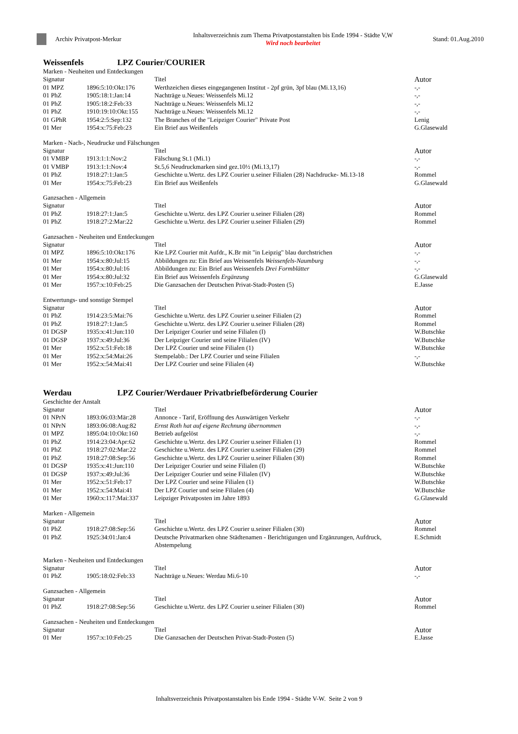Archiv Privatpost-Merkur
Inhaltsverzeichnis zum Thema Privatpostanstalten bis Ende 1994 - Städte V,W
Wird noch bearbeitet
Stand: 01.Aug.2010
Weissenfels LPZ Courier/COURIER
Marken - Neuheiten und Entdeckungen
| Signatur | | Titel | Autor |
| --- | --- | --- | --- |
| 01 MPZ | 1896:5:10:Okt:176 | Werthzeichen dieses eingegangenen Institut - 2pf grün, 3pf blau (Mi.13,16) | -,- |
| 01 PhZ | 1905:18:1:Jan:14 | Nachträge u.Neues: Weissenfels Mi.12 | -,- |
| 01 PhZ | 1905:18:2:Feb:33 | Nachträge u.Neues: Weissenfels Mi.12 | -,- |
| 01 PhZ | 1910:19:10:Okt:155 | Nachträge u.Neues: Weissenfels Mi.12 | -,- |
| 01 GPhR | 1954:2:5:Sep:132 | The Branches of the "Leipziger Courier" Private Post | Lenig |
| 01 Mer | 1954:x:75:Feb:23 | Ein Brief aus Weißenfels | G.Glasewald |
Marken - Nach-, Neudrucke und Fälschungen
| Signatur | | Titel | Autor |
| --- | --- | --- | --- |
| 01 VMBP | 1913:1:1:Nov:2 | Fälschung St.1 (Mi.1) | -,- |
| 01 VMBP | 1913:1:1:Nov:4 | St.5,6 Neudruckmarken sind gez.10½ (Mi.13,17) | -,- |
| 01 PhZ | 1918:27:1:Jan:5 | Geschichte u.Wertz. des LPZ Courier u.seiner Filialen (28) Nachdrucke- Mi.13-18 | Rommel |
| 01 Mer | 1954:x:75:Feb:23 | Ein Brief aus Weißenfels | G.Glasewald |
Ganzsachen - Allgemein
| Signatur | | Titel | Autor |
| --- | --- | --- | --- |
| 01 PhZ | 1918:27:1:Jan:5 | Geschichte u.Wertz. des LPZ Courier u.seiner Filialen (28) | Rommel |
| 01 PhZ | 1918:27:2:Mar:22 | Geschichte u.Wertz. des LPZ Courier u.seiner Filialen (29) | Rommel |
Ganzsachen - Neuheiten und Entdeckungen
| Signatur | | Titel | Autor |
| --- | --- | --- | --- |
| 01 MPZ | 1896:5:10:Okt:176 | Kte LPZ Courier mit Aufdr., K.Br mit "in Leipzig" blau durchstrichen | -,- |
| 01 Mer | 1954:x:80:Jul:15 | Abbildungen zu: Ein Brief aus Weissenfels Weissenfels-Naumburg | -,- |
| 01 Mer | 1954:x:80:Jul:16 | Abbildungen zu: Ein Brief aus Weissenfels Drei Formblätter | -,- |
| 01 Mer | 1954:x:80:Jul:32 | Ein Brief aus Weissenfels Ergänzung | G.Glasewald |
| 01 Mer | 1957:x:10:Feb:25 | Die Ganzsachen der Deutschen Privat-Stadt-Posten (5) | E.Jasse |
Entwertungs- und sonstige Stempel
| Signatur | | Titel | Autor |
| --- | --- | --- | --- |
| 01 PhZ | 1914:23:5:Mai:76 | Geschichte u.Wertz. des LPZ Courier u.seiner Filialen (2) | Rommel |
| 01 PhZ | 1918:27:1:Jan:5 | Geschichte u.Wertz. des LPZ Courier u.seiner Filialen (28) | Rommel |
| 01 DGSP | 1935:x:41:Jun:110 | Der Leipziger Courier und seine Filialen (I) | W.Butschke |
| 01 DGSP | 1937:x:49:Jul:36 | Der Leipziger Courier und seine Filialen (IV) | W.Butschke |
| 01 Mer | 1952:x:51:Feb:18 | Der LPZ Courier und seine Filialen (1) | W.Butschke |
| 01 Mer | 1952:x:54:Mai:26 | Stempelabb.: Der LPZ Courier und seine Filialen | -,- |
| 01 Mer | 1952:x:54:Mai:41 | Der LPZ Courier und seine Filialen (4) | W.Butschke |
Werdau LPZ Courier/Werdauer Privatbriefbeförderung Courier
Geschichte der Anstalt
| Signatur | | Titel | Autor |
| --- | --- | --- | --- |
| 01 NPrN | 1893:06:03:Mär:28 | Annonce - Tarif, Eröffnung des Auswärtigen Verkehr | -,- |
| 01 NPrN | 1893:06:08:Aug:82 | Ernst Roth hat auf eigene Rechnung übernommen | -,- |
| 01 MPZ | 1895:04:10:Okt:160 | Betrieb aufgelöst | -,- |
| 01 PhZ | 1914:23:04:Apr:62 | Geschichte u.Wertz. des LPZ Courier u.seiner Filialen (1) | Rommel |
| 01 PhZ | 1918:27:02:Mar:22 | Geschichte u.Wertz. des LPZ Courier u.seiner Filialen (29) | Rommel |
| 01 PhZ | 1918:27:08:Sep:56 | Geschichte u.Wertz. des LPZ Courier u.seiner Filialen (30) | Rommel |
| 01 DGSP | 1935:x:41:Jun:110 | Der Leipziger Courier und seine Filialen (I) | W.Butschke |
| 01 DGSP | 1937:x:49:Jul:36 | Der Leipziger Courier und seine Filialen (IV) | W.Butschke |
| 01 Mer | 1952:x:51:Feb:17 | Der LPZ Courier und seine Filialen (1) | W.Butschke |
| 01 Mer | 1952:x:54:Mai:41 | Der LPZ Courier und seine Filialen (4) | W.Butschke |
| 01 Mer | 1960:x:117:Mai:337 | Leipziger Privatposten im Jahre 1893 | G.Glasewald |
Marken - Allgemein
| Signatur | | Titel | Autor |
| --- | --- | --- | --- |
| 01 PhZ | 1918:27:08:Sep:56 | Geschichte u.Wertz. des LPZ Courier u.seiner Filialen (30) | Rommel |
| 01 PhZ | 1925:34:01:Jan:4 | Deutsche Privatmarken ohne Städtenamen - Berichtigungen und Ergänzungen, Aufdruck, Abstempelung | E.Schmidt |
Marken - Neuheiten und Entdeckungen
| Signatur | | Titel | Autor |
| --- | --- | --- | --- |
| 01 PhZ | 1905:18:02:Feb:33 | Nachträge u.Neues: Werdau Mi.6-10 | -,- |
Ganzsachen - Allgemein
| Signatur | | Titel | Autor |
| --- | --- | --- | --- |
| 01 PhZ | 1918:27:08:Sep:56 | Geschichte u.Wertz. des LPZ Courier u.seiner Filialen (30) | Rommel |
Ganzsachen - Neuheiten und Entdeckungen
| Signatur | | Titel | Autor |
| --- | --- | --- | --- |
| 01 Mer | 1957:x:10:Feb:25 | Die Ganzsachen der Deutschen Privat-Stadt-Posten (5) | E.Jasse |
Inhaltsverzeichnis Privatpostanstalten bis Ende 1994 - Städte V-W. Seite 2 von 9